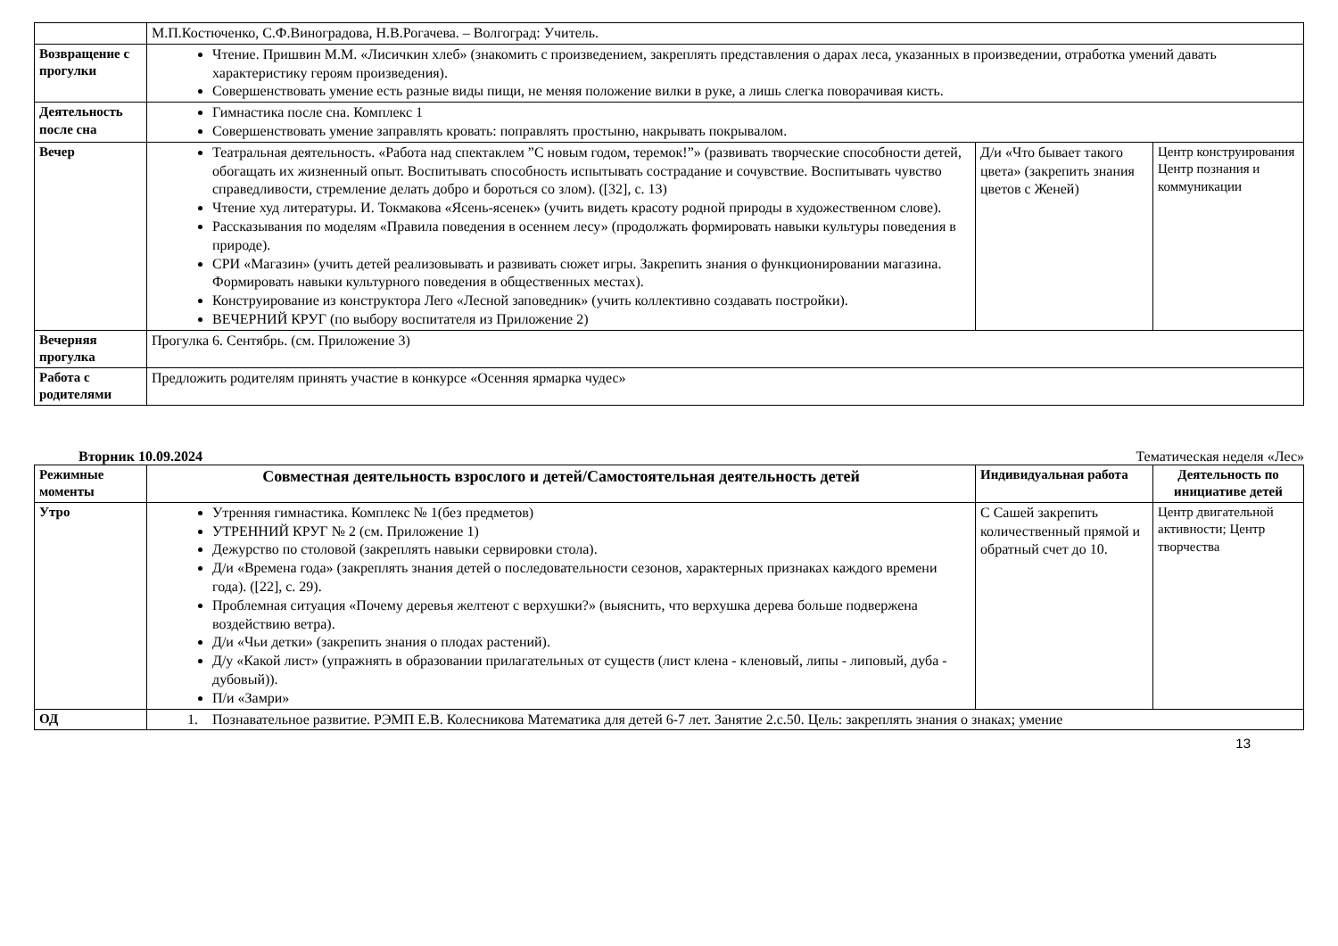| | М.П.Костюченко, С.Ф.Виноградова, Н.В.Рогачева. – Волгоград: Учитель. | | |
| Возвращение с прогулки | Чтение. Пришвин М.М. «Лисичкин хлеб» (знакомить с произведением, закреплять представления о дарах леса, указанных в произведении, отработка умений давать характеристику героям произведения). Совершенствовать умение есть разные виды пищи, не меняя положение вилки в руке, а лишь слегка поворачивая кисть. | | |
| Деятельность после сна | Гимнастика после сна. Комплекс 1 Совершенствовать умение заправлять кровать: поправлять простыню, накрывать покрывалом. | | |
| Вечер | Театральная деятельность. «Работа над спектаклем ”С новым годом, теремок!”» (развивать творческие способности детей, обогащать их жизненный опыт. Воспитывать способность испытывать сострадание и сочувствие. Воспитывать чувство справедливости, стремление делать добро и бороться со злом). ([32], с. 13) Чтение худ литературы. И. Токмакова «Ясень-ясенек» (учить видеть красоту родной природы в художественном слове). Рассказывания по моделям «Правила поведения в осеннем лесу» (продолжать формировать навыки культуры поведения в природе). СРИ «Магазин» (учить детей реализовывать и развивать сюжет игры. Закрепить знания о функционировании магазина. Формировать навыки культурного поведения в общественных местах). Конструирование из конструктора Лего «Лесной заповедник» (учить коллективно создавать постройки). ВЕЧЕРНИЙ КРУГ (по выбору воспитателя из Приложение 2) | Д/и «Что бывает такого цвета» (закрепить знания цветов с Женей) | Центр конструирования Центр познания и коммуникации |
| Вечерняя прогулка | Прогулка 6. Сентябрь. (см. Приложение 3) | | |
| Работа с родителями | Предложить родителям принять участие в конкурсе «Осенняя ярмарка чудес» | | |
Вторник 10.09.2024 Тематическая неделя «Лес»
| Режимные моменты | Совместная деятельность взрослого и детей/Самостоятельная деятельность детей | Индивидуальная работа | Деятельность по инициативе детей |
| --- | --- | --- | --- |
| Утро | Утренняя гимнастика. Комплекс № 1(без предметов) УТРЕННИЙ КРУГ № 2 (см. Приложение 1) Дежурство по столовой (закреплять навыки сервировки стола). Д/и «Времена года» (закреплять знания детей о последовательности сезонов, характерных признаках каждого времени года). ([22], с. 29). Проблемная ситуация «Почему деревья желтеют с верхушки?» (выяснить, что верхушка дерева больше подвержена воздействию ветра). Д/и «Чьи детки» (закрепить знания о плодах растений). Д/у «Какой лист» (упражнять в образовании прилагательных от существ (лист клена - кленовый, липы - липовый, дуба - дубовый)). П/и «Замри» | С Сашей закрепить количественный прямой и обратный счет до 10. | Центр двигательной активности; Центр творчества |
| ОД | 1. Познавательное развитие. РЭМП Е.В. Колесникова Математика для детей 6-7 лет. Занятие 2.с.50. Цель: закреплять знания о знаках; умение | | |
13